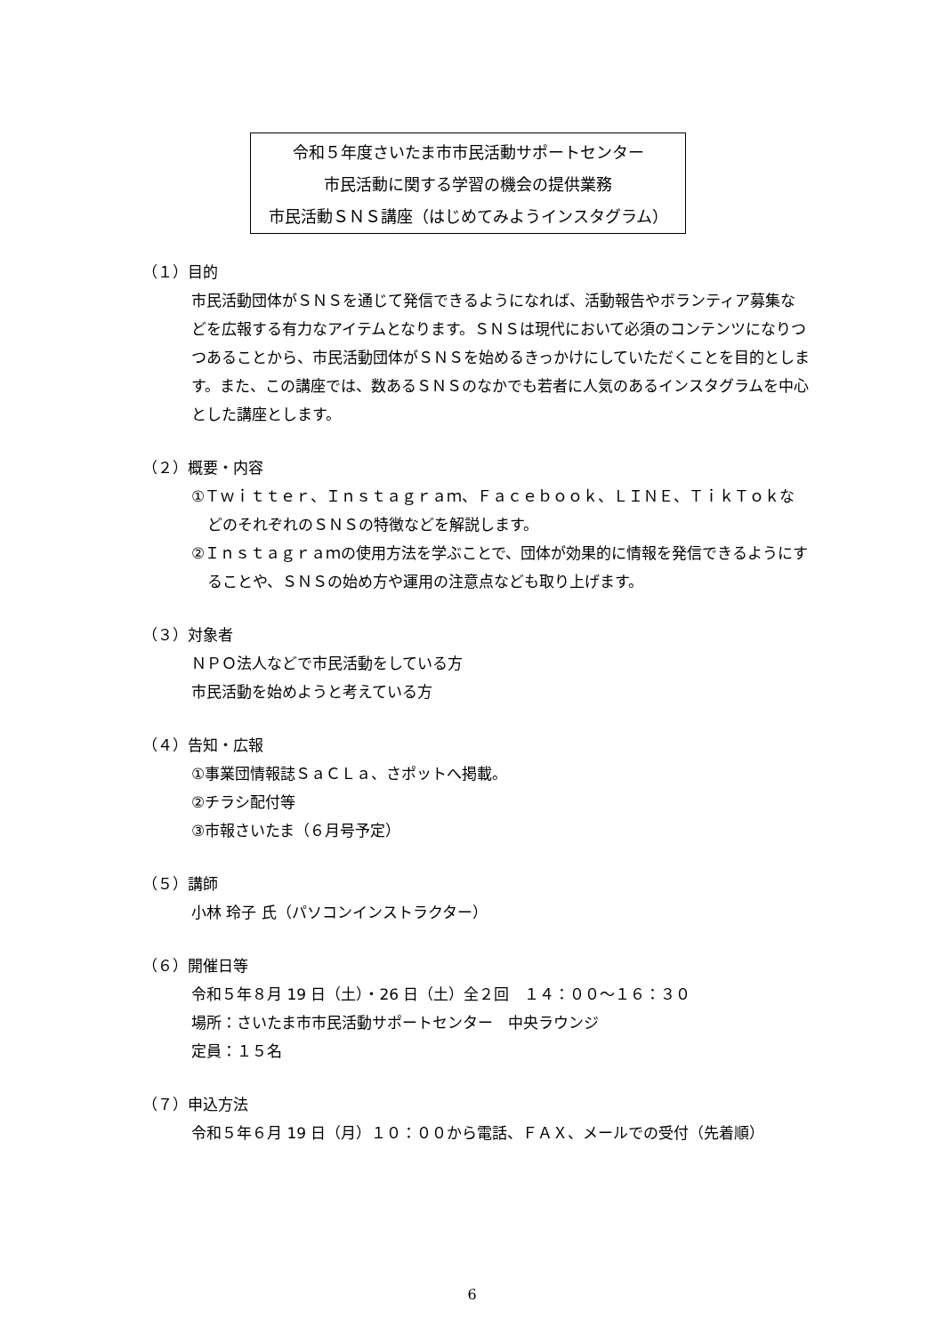令和５年度さいたま市市民活動サポートセンター
市民活動に関する学習の機会の提供業務
市民活動ＳＮＳ講座（はじめてみようインスタグラム）
（１）目的
市民活動団体がＳＮＳを通じて発信できるようになれば、活動報告やボランティア募集などを広報する有力なアイテムとなります。ＳＮＳは現代において必須のコンテンツになりつつあることから、市民活動団体がＳＮＳを始めるきっかけにしていただくことを目的とします。また、この講座では、数あるＳＮＳのなかでも若者に人気のあるインスタグラムを中心とした講座とします。
（２）概要・内容
①Ｔｗｉｔｔｅｒ、Ｉｎｓｔａｇｒａｍ、Ｆａｃｅｂｏｏｋ、ＬＩＮＥ、ＴｉｋＴｏｋなどのそれぞれのＳＮＳの特徴などを解説します。
②Ｉｎｓｔａｇｒａｍの使用方法を学ぶことで、団体が効果的に情報を発信できるようにすることや、ＳＮＳの始め方や運用の注意点なども取り上げます。
（３）対象者
ＮＰＯ法人などで市民活動をしている方
市民活動を始めようと考えている方
（４）告知・広報
①事業団情報誌ＳａＣＬａ、さポットへ掲載。
②チラシ配付等
③市報さいたま（６月号予定）
（５）講師
小林 玲子 氏（パソコンインストラクター）
（６）開催日等
令和５年８月 19 日（土）・26 日（土）全２回　１４：００～１６：３０
場所：さいたま市市民活動サポートセンター　中央ラウンジ
定員：１５名
（７）申込方法
令和５年６月 19 日（月）１０：００から電話、ＦＡＸ、メールでの受付（先着順）
6